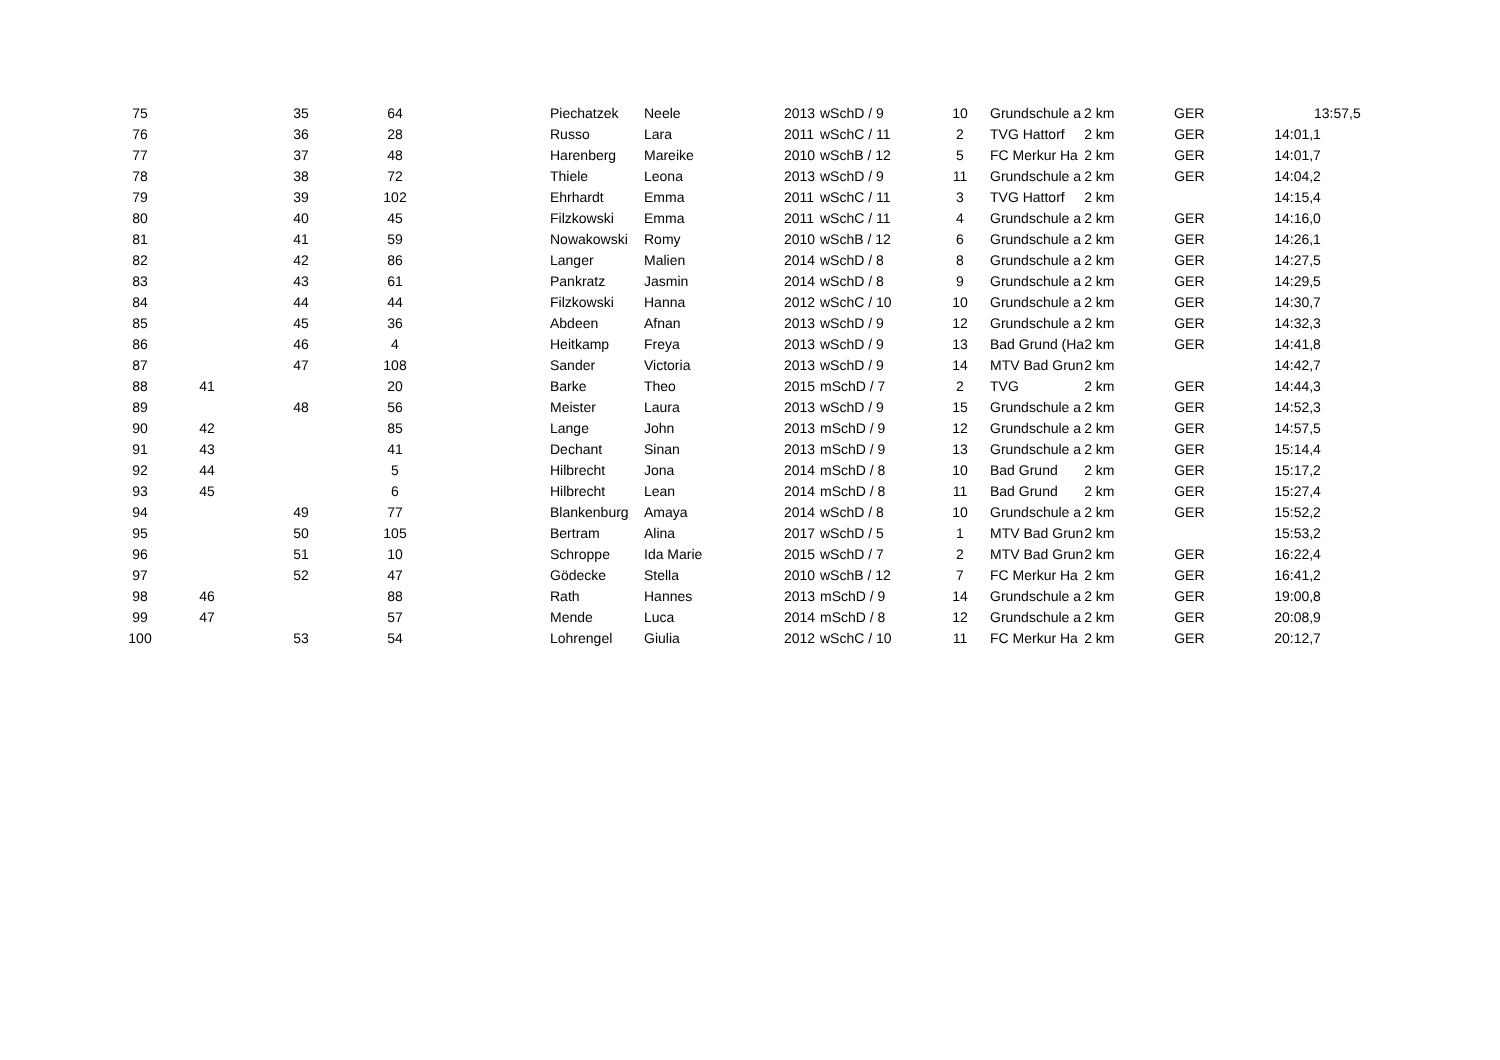| 75 | | 35 | 64 | | Piechatzek | Neele | 2013 | wSchD / 9 | 10 | Grundschule a | 2 km | GER | 13:57,5 |
| 76 | | 36 | 28 | | Russo | Lara | 2011 | wSchC / 11 | 2 | TVG Hattorf | 2 km | GER | 14:01,1 |
| 77 | | 37 | 48 | | Harenberg | Mareike | 2010 | wSchB / 12 | 5 | FC Merkur Ha | 2 km | GER | 14:01,7 |
| 78 | | 38 | 72 | | Thiele | Leona | 2013 | wSchD / 9 | 11 | Grundschule a | 2 km | GER | 14:04,2 |
| 79 | | 39 | 102 | | Ehrhardt | Emma | 2011 | wSchC / 11 | 3 | TVG Hattorf | 2 km | | 14:15,4 |
| 80 | | 40 | 45 | | Filzkowski | Emma | 2011 | wSchC / 11 | 4 | Grundschule a | 2 km | GER | 14:16,0 |
| 81 | | 41 | 59 | | Nowakowski | Romy | 2010 | wSchB / 12 | 6 | Grundschule a | 2 km | GER | 14:26,1 |
| 82 | | 42 | 86 | | Langer | Malien | 2014 | wSchD / 8 | 8 | Grundschule a | 2 km | GER | 14:27,5 |
| 83 | | 43 | 61 | | Pankratz | Jasmin | 2014 | wSchD / 8 | 9 | Grundschule a | 2 km | GER | 14:29,5 |
| 84 | | 44 | 44 | | Filzkowski | Hanna | 2012 | wSchC / 10 | 10 | Grundschule a | 2 km | GER | 14:30,7 |
| 85 | | 45 | 36 | | Abdeen | Afnan | 2013 | wSchD / 9 | 12 | Grundschule a | 2 km | GER | 14:32,3 |
| 86 | | 46 | 4 | | Heitkamp | Freya | 2013 | wSchD / 9 | 13 | Bad Grund (Ha | 2 km | GER | 14:41,8 |
| 87 | | 47 | 108 | | Sander | Victoria | 2013 | wSchD / 9 | 14 | MTV Bad Grun | 2 km | | 14:42,7 |
| 88 | 41 | | 20 | | Barke | Theo | 2015 | mSchD / 7 | 2 | TVG | 2 km | GER | 14:44,3 |
| 89 | | 48 | 56 | | Meister | Laura | 2013 | wSchD / 9 | 15 | Grundschule a | 2 km | GER | 14:52,3 |
| 90 | 42 | | 85 | | Lange | John | 2013 | mSchD / 9 | 12 | Grundschule a | 2 km | GER | 14:57,5 |
| 91 | 43 | | 41 | | Dechant | Sinan | 2013 | mSchD / 9 | 13 | Grundschule a | 2 km | GER | 15:14,4 |
| 92 | 44 | | 5 | | Hilbrecht | Jona | 2014 | mSchD / 8 | 10 | Bad Grund | 2 km | GER | 15:17,2 |
| 93 | 45 | | 6 | | Hilbrecht | Lean | 2014 | mSchD / 8 | 11 | Bad Grund | 2 km | GER | 15:27,4 |
| 94 | | 49 | 77 | | Blankenburg | Amaya | 2014 | wSchD / 8 | 10 | Grundschule a | 2 km | GER | 15:52,2 |
| 95 | | 50 | 105 | | Bertram | Alina | 2017 | wSchD / 5 | 1 | MTV Bad Grun | 2 km | | 15:53,2 |
| 96 | | 51 | 10 | | Schroppe | Ida Marie | 2015 | wSchD / 7 | 2 | MTV Bad Grun | 2 km | GER | 16:22,4 |
| 97 | | 52 | 47 | | Gödecke | Stella | 2010 | wSchB / 12 | 7 | FC Merkur Ha | 2 km | GER | 16:41,2 |
| 98 | 46 | | 88 | | Rath | Hannes | 2013 | mSchD / 9 | 14 | Grundschule a | 2 km | GER | 19:00,8 |
| 99 | 47 | | 57 | | Mende | Luca | 2014 | mSchD / 8 | 12 | Grundschule a | 2 km | GER | 20:08,9 |
| 100 | | 53 | 54 | | Lohrengel | Giulia | 2012 | wSchC / 10 | 11 | FC Merkur Ha | 2 km | GER | 20:12,7 |